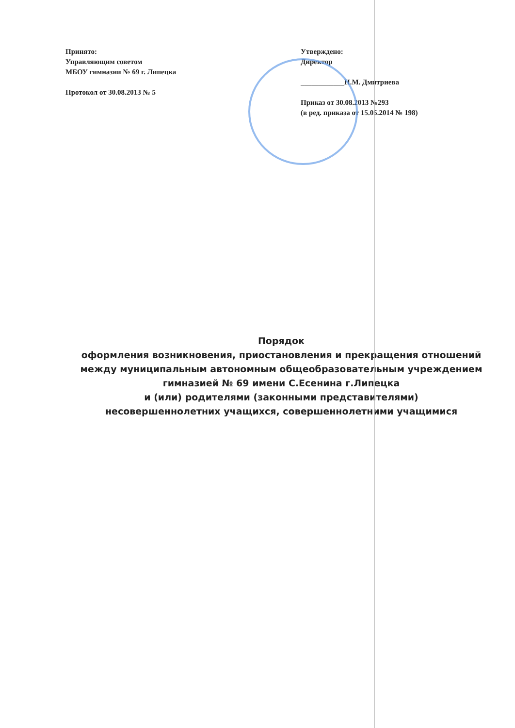Принято:
Управляющим советом
МБОУ гимназии № 69 г. Липецка
Протокол от 30.08.2013 № 5
Утверждено:
Директор
____________Н.М. Дмитриева
Приказ от 30.08.2013 №293
(в ред. приказа от 15.05.2014 № 198)
Порядок
оформления возникновения, приостановления и прекращения отношений между муниципальным автономным общеобразовательным учреждением гимназией № 69 имени С.Есенина г.Липецка
и (или) родителями (законными представителями)
несовершеннолетних учащихся, совершеннолетними учащимися